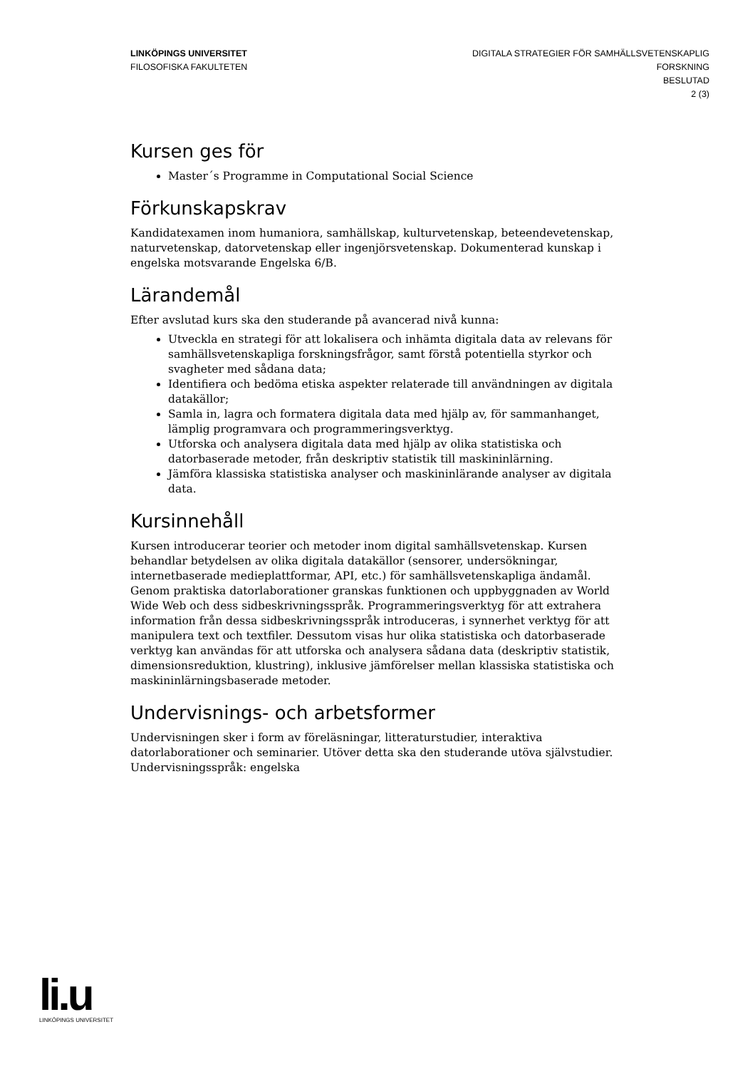LINKÖPINGS UNIVERSITET
FILOSOFISKA FAKULTETEN
DIGITALA STRATEGIER FÖR SAMHÄLLSVETENSKAPLIG
FORSKNING
BESLUTAD
2 (3)
Kursen ges för
Master´s Programme in Computational Social Science
Förkunskapskrav
Kandidatexamen inom humaniora, samhällskap, kulturvetenskap, beteendevetenskap, naturvetenskap, datorvetenskap eller ingenjörsvetenskap. Dokumenterad kunskap i engelska motsvarande Engelska 6/B.
Lärandemål
Efter avslutad kurs ska den studerande på avancerad nivå kunna:
Utveckla en strategi för att lokalisera och inhämta digitala data av relevans för samhällsvetenskapliga forskningsfrågor, samt förstå potentiella styrkor och svagheter med sådana data;
Identifiera och bedöma etiska aspekter relaterade till användningen av digitala datakällor;
Samla in, lagra och formatera digitala data med hjälp av, för sammanhanget, lämplig programvara och programmeringsverktyg.
Utforska och analysera digitala data med hjälp av olika statistiska och datorbaserade metoder, från deskriptiv statistik till maskininlärning.
Jämföra klassiska statistiska analyser och maskininlärande analyser av digitala data.
Kursinnehåll
Kursen introducerar teorier och metoder inom digital samhällsvetenskap. Kursen behandlar betydelsen av olika digitala datakällor (sensorer, undersökningar, internetbaserade medieplattformar, API, etc.) för samhällsvetenskapliga ändamål. Genom praktiska datorlaborationer granskas funktionen och uppbyggnaden av World Wide Web och dess sidbeskrivningsspråk. Programmeringsverktyg för att extrahera information från dessa sidbeskrivningsspråk introduceras, i synnerhet verktyg för att manipulera text och textfiler. Dessutom visas hur olika statistiska och datorbaserade verktyg kan användas för att utforska och analysera sådana data (deskriptiv statistik, dimensionsreduktion, klustring), inklusive jämförelser mellan klassiska statistiska och maskininlärningsbaserade metoder.
Undervisnings- och arbetsformer
Undervisningen sker i form av föreläsningar, litteraturstudier, interaktiva datorlaborationer och seminarier. Utöver detta ska den studerande utöva självstudier.
Undervisningsspråk: engelska
li.u
LINKÖPINGS UNIVERSITET